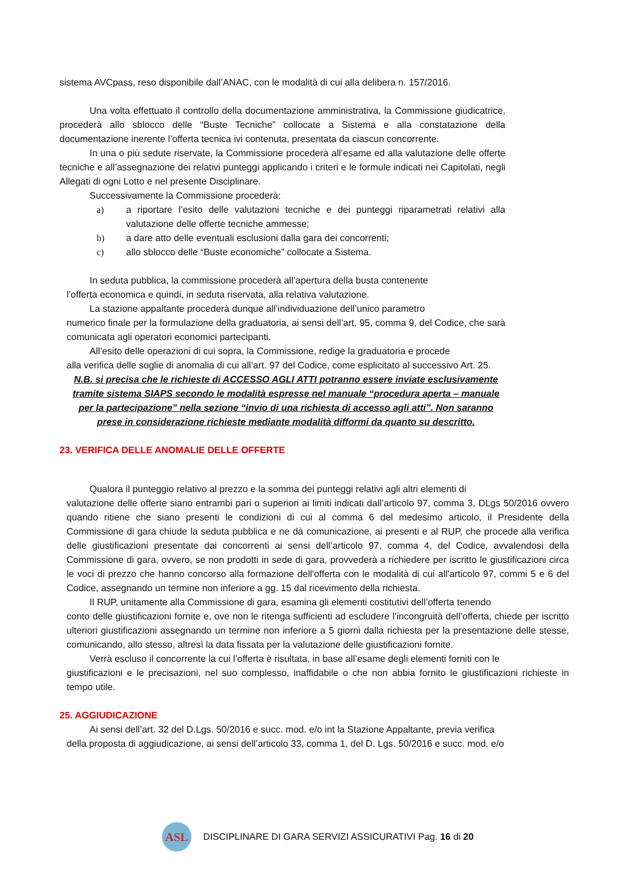sistema AVCpass, reso disponibile dall’ANAC, con le modalità di cui alla delibera n. 157/2016.
Una volta effettuato il controllo della documentazione amministrativa, la Commissione giudicatrice, procederà allo sblocco delle “Buste Tecniche” collocate a Sistema e alla constatazione della documentazione inerente l’offerta tecnica ivi contenuta, presentata da ciascun concorrente.
In una o più sedute riservate, la Commissione procederà all’esame ed alla valutazione delle offerte tecniche e all’assegnazione dei relativi punteggi applicando i criteri e le formule indicati nei Capitolati, negli Allegati di ogni Lotto e nel presente Disciplinare.
Successivamente la Commissione procederà:
a) a riportare l’esito delle valutazioni tecniche e dei punteggi riparametrati relativi alla valutazione delle offerte tecniche ammesse;
b) a dare atto delle eventuali esclusioni dalla gara dei concorrenti;
c) allo sblocco delle “Buste economiche” collocate a Sistema.
In seduta pubblica, la commissione procederà all’apertura della busta contenente
l’offerta economica e quindi, in seduta riservata, alla relativa valutazione.
La stazione appaltante procederà dunque all’individuazione dell’unico parametro
numerico finale per la formulazione della graduatoria, ai sensi dell’art. 95, comma 9, del Codice, che sarà comunicata agli operatori economici partecipanti.
All’esito delle operazioni di cui sopra, la Commissione, redige la graduatoria e procede
alla verifica delle soglie di anomalia di cui all’art. 97 del Codice, come esplicitato al successivo Art. 25.
N.B. si precisa che le richieste di ACCESSO AGLI ATTI potranno essere inviate esclusivamente tramite sistema SIAPS secondo le modalità espresse nel manuale “procedura aperta – manuale per la partecipazione” nella sezione “invio di una richiesta di accesso agli atti”. Non saranno prese in considerazione richieste mediante modalità difformi da quanto su descritto.
23. VERIFICA DELLE ANOMALIE DELLE OFFERTE
Qualora il punteggio relativo al prezzo e la somma dei punteggi relativi agli altri elementi di
valutazione delle offerte siano entrambi pari o superiori ai limiti indicati dall’articolo 97, comma 3, DLgs 50/2016 ovvero quando ritiene che siano presenti le condizioni di cui al comma 6 del medesimo articolo, il Presidente della Commissione di gara chiude la seduta pubblica e ne dà comunicazione, ai presenti e al RUP, che procede alla verifica delle giustificazioni presentate dai concorrenti ai sensi dell’articolo 97, comma 4, del Codice, avvalendosi della Commissione di gara, ovvero, se non prodotti in sede di gara, provvederà a richiedere per iscritto le giustificazioni circa le voci di prezzo che hanno concorso alla formazione dell'offerta con le modalità di cui all'articolo 97, commi 5 e 6 del Codice, assegnando un termine non inferiore a gg. 15 dal ricevimento della richiesta.
Il RUP, unitamente alla Commissione di gara, esamina gli elementi costitutivi dell’offerta tenendo
conto delle giustificazioni fornite e, ove non le ritenga sufficienti ad escludere l’incongruità dell’offerta, chiede per iscritto ulteriori giustificazioni assegnando un termine non inferiore a 5 giorni dalla richiesta per la presentazione delle stesse, comunicando, allo stesso, altresì la data fissata per la valutazione delle giustificazioni fornite.
Verrà escluso il concorrente la cui l’offerta è risultata, in base all’esame degli elementi forniti con le
giustificazioni e le precisazioni, nel suo complesso, inaffidabile o che non abbia fornito le giustificazioni richieste in tempo utile.
25. AGGIUDICAZIONE
Ai sensi dell’art. 32 del D.Lgs. 50/2016 e succ. mod. e/o int la Stazione Appaltante, previa verifica
della proposta di aggiudicazione, ai sensi dell’articolo 33, comma 1, del D. Lgs. 50/2016 e succ. mod. e/o
ASL
DISCIPLINARE DI GARA SERVIZI ASSICURATIVI Pag. 16 di 20